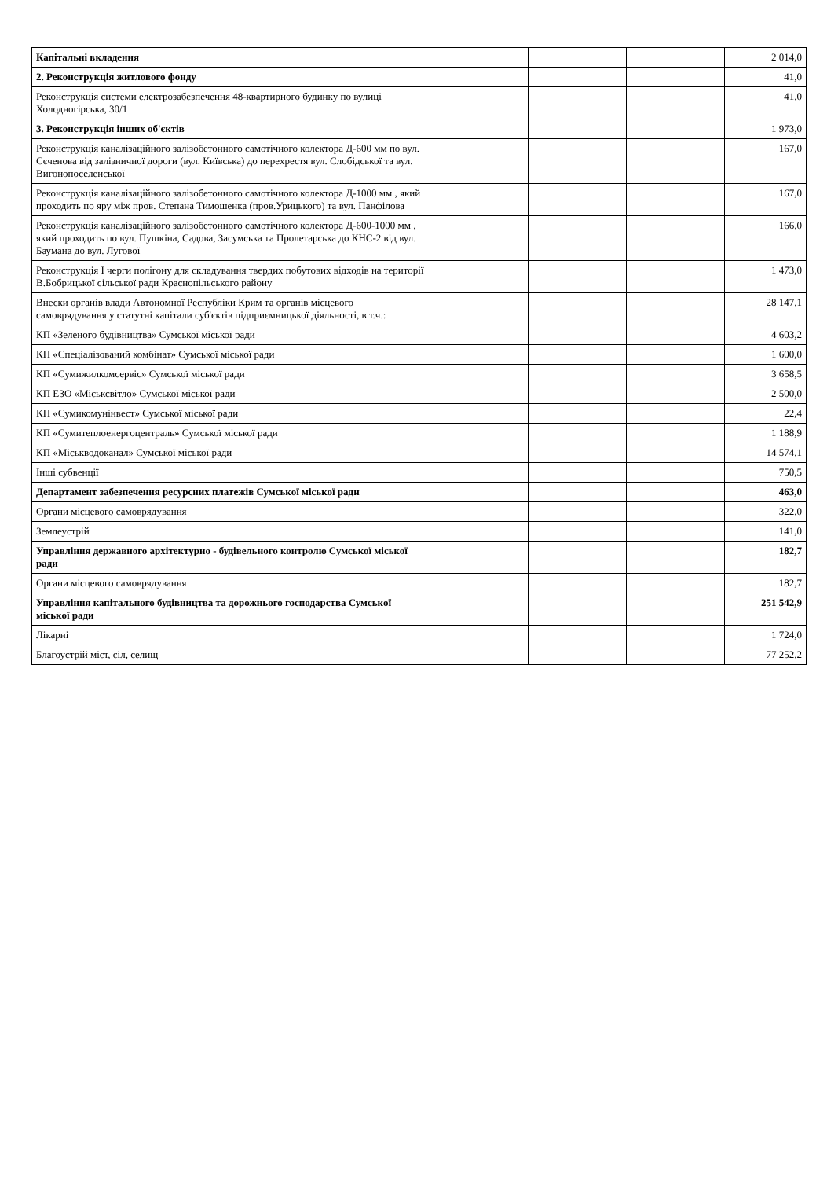| Капітальні вкладення | | | | 2 014,0 |
| 2. Реконструкція житлового фонду | | | | 41,0 |
| Реконструкція системи електрозабезпечення 48-квартирного будинку по вулиці Холодногірська, 30/1 | | | | 41,0 |
| 3. Реконструкція інших об'єктів | | | | 1 973,0 |
| Реконструкція каналізаційного залізобетонного самотічного колектора Д-600 мм по вул. Сєченова від залізничної дороги (вул. Київська) до перехрестя вул. Слобідської та вул. Вигонопоселенської | | | | 167,0 |
| Реконструкція каналізаційного залізобетонного самотічного колектора Д-1000 мм , який проходить по яру між пров. Степана Тимошенка (пров.Урицького) та вул. Панфілова | | | | 167,0 |
| Реконструкція каналізаційного залізобетонного самотічного колектора Д-600-1000 мм , який проходить по вул. Пушкіна, Садова, Засумська та Пролетарська до КНС-2 від вул. Баумана до вул. Лугової | | | | 166,0 |
| Реконструкція І черги полігону для складування твердих побутових відходів на території В.Бобрицької сільської ради Краснопільського району | | | | 1 473,0 |
| Внески органів влади Автономної Республіки Крим та органів місцевого самоврядування у статутні капітали суб'єктів підприємницької діяльності, в т.ч.: | | | | 28 147,1 |
| КП «Зеленого будівництва» Сумської міської ради | | | | 4 603,2 |
| КП «Спеціалізований комбінат» Сумської міської ради | | | | 1 600,0 |
| КП «Сумижилкомсервіс» Сумської міської ради | | | | 3 658,5 |
| КП ЕЗО «Міськсвітло» Сумської міської ради | | | | 2 500,0 |
| КП «Сумикомунінвест» Сумської міської ради | | | | 22,4 |
| КП «Сумитеплоенергоцентраль» Сумської міської ради | | | | 1 188,9 |
| КП «Міськводоканал» Сумської міської ради | | | | 14 574,1 |
| Інші субвенції | | | | 750,5 |
| Департамент забезпечення ресурсних платежів Сумської міської ради | | | | 463,0 |
| Органи місцевого самоврядування | | | | 322,0 |
| Землеустрій | | | | 141,0 |
| Управління державного архітектурно - будівельного контролю Сумської міської ради | | | | 182,7 |
| Органи місцевого самоврядування | | | | 182,7 |
| Управління капітального будівництва та дорожнього господарства Сумської міської ради | | | | 251 542,9 |
| Лікарні | | | | 1 724,0 |
| Благоустрій міст, сіл, селищ | | | | 77 252,2 |